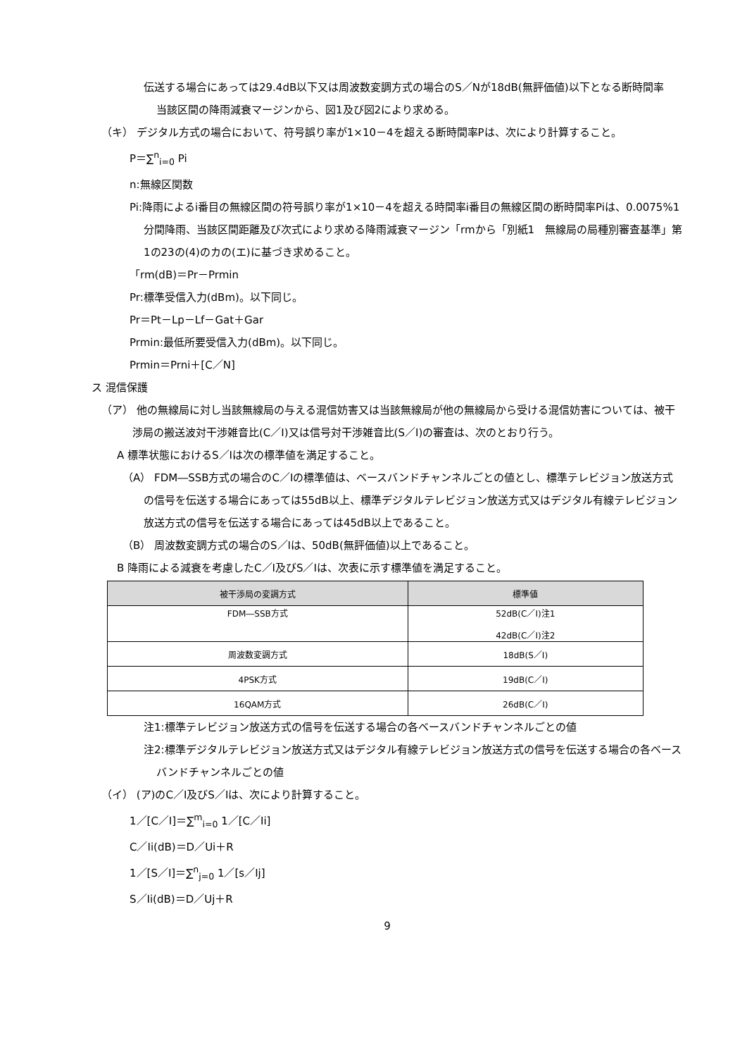伝送する場合にあっては29.4dB以下又は周波数変調方式の場合のS／Nが18dB(無評価値)以下となる断時間率
当該区間の降雨減衰マージンから、図1及び図2により求める。
（キ） デジタル方式の場合において、符号誤り率が1×10－4を超える断時間率Pは、次により計算すること。
P＝∑<sup>n</sup><sub>i=0</sub> Pi
n:無線区関数
Pi:降雨によるi番目の無線区間の符号誤り率が1×10－4を超える時間率i番目の無線区間の断時間率Piは、0.0075%1分間降雨、当該区間距離及び次式により求める降雨減衰マージン「rmから「別紙1　無線局の局種別審査基準」第1の23の(4)のカの(エ)に基づき求めること。
「rm(dB)＝Pr－Prmin
Pr:標準受信入力(dBm)。以下同じ。
Pr＝Pt－Lp－Lf－Gat＋Gar
Prmin:最低所要受信入力(dBm)。以下同じ。
Prmin＝Prni＋[C／N]
ス 混信保護
（ア） 他の無線局に対し当該無線局の与える混信妨害又は当該無線局が他の無線局から受ける混信妨害については、被干渉局の搬送波対干渉雑音比(C／I)又は信号対干渉雑音比(S／I)の審査は、次のとおり行う。
A 標準状態におけるS／Iは次の標準値を満足すること。
（A） FDM―SSB方式の場合のC／Iの標準値は、ベースバンドチャンネルごとの値とし、標準テレビジョン放送方式の信号を伝送する場合にあっては55dB以上、標準デジタルテレビジョン放送方式又はデジタル有線テレビジョン放送方式の信号を伝送する場合にあっては45dB以上であること。
（B） 周波数変調方式の場合のS／Iは、50dB(無評価値)以上であること。
B 降雨による減衰を考慮したC／I及びS／Iは、次表に示す標準値を満足すること。
| 被干渉局の変調方式 | 標準値 |
| --- | --- |
| FDM―SSB方式 | 52dB(C／I)注1 42dB(C／I)注2 |
| 周波数変調方式 | 18dB(S／I) |
| 4PSK方式 | 19dB(C／I) |
| 16QAM方式 | 26dB(C／I) |
注1:標準テレビジョン放送方式の信号を伝送する場合の各ベースバンドチャンネルごとの値
注2:標準デジタルテレビジョン放送方式又はデジタル有線テレビジョン放送方式の信号を伝送する場合の各ベースバンドチャンネルごとの値
（イ） (ア)のC／I及びS／Iは、次により計算すること。
1／[C／I]＝∑<sup>m</sup><sub>i=0</sub> 1／[C／Ii]
C／Ii(dB)＝D／Ui＋R
1／[S／I]＝∑<sup>n</sup><sub>j=0</sub> 1／[s／Ij]
S／Ii(dB)＝D／Uj＋R
9